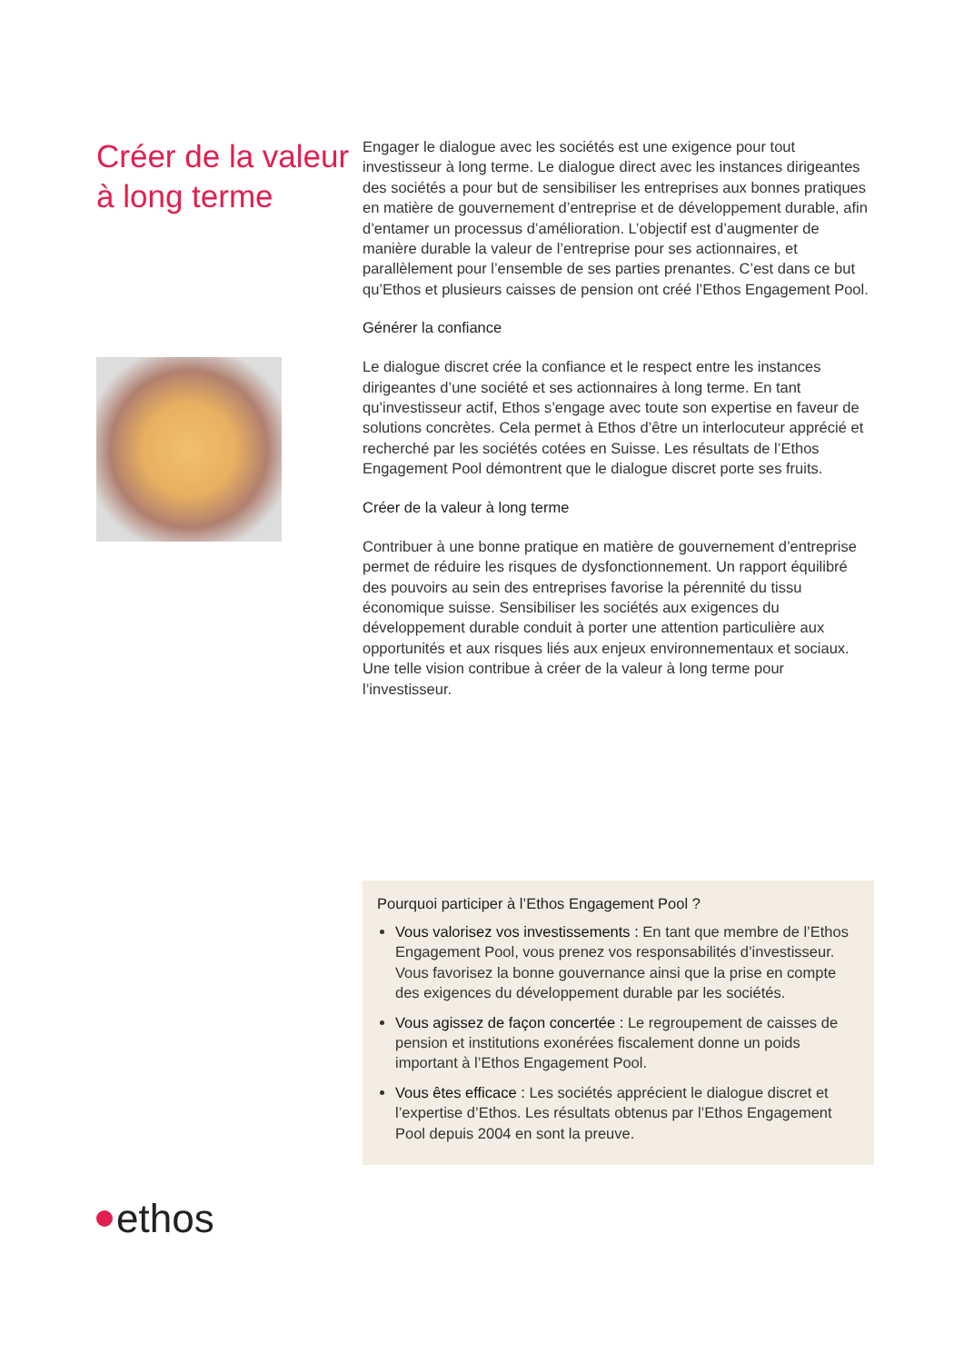Créer de la valeur à long terme
ethos
Engager le dialogue avec les sociétés est une exigence pour tout investisseur à long terme. Le dialogue direct avec les instances dirigeantes des sociétés a pour but de sensibiliser les entreprises aux bonnes pratiques en matière de gouvernement d’entreprise et de développement durable, afin d’entamer un processus d’amélioration. L’objectif est d’augmenter de manière durable la valeur de l’entreprise pour ses actionnaires, et parallèlement pour l’ensemble de ses parties prenantes. C’est dans ce but qu’Ethos et plusieurs caisses de pension ont créé l’Ethos Engagement Pool.
Générer la confiance
Le dialogue discret crée la confiance et le respect entre les instances dirigeantes d’une société et ses actionnaires à long terme. En tant qu’investisseur actif, Ethos s’engage avec toute son expertise en faveur de solutions concrètes. Cela permet à Ethos d’être un interlocuteur apprécié et recherché par les sociétés cotées en Suisse. Les résultats de l’Ethos Engagement Pool démontrent que le dialogue discret porte ses fruits.
Créer de la valeur à long terme
Contribuer à une bonne pratique en matière de gouvernement d’entreprise permet de réduire les risques de dysfonctionnement. Un rapport équilibré des pouvoirs au sein des entreprises favorise la pérennité du tissu économique suisse. Sensibiliser les sociétés aux exigences du développement durable conduit à porter une attention particulière aux opportunités et aux risques liés aux enjeux environnementaux et sociaux. Une telle vision contribue à créer de la valeur à long terme pour l’investisseur.
Pourquoi participer à l’Ethos Engagement Pool ?
Vous valorisez vos investissements : En tant que membre de l’Ethos Engagement Pool, vous prenez vos responsabilités d’investisseur. Vous favorisez la bonne gouvernance ainsi que la prise en compte des exigences du développement durable par les sociétés.
Vous agissez de façon concertée : Le regroupement de caisses de pension et institutions exonérées fiscalement donne un poids important à l’Ethos Engagement Pool.
Vous êtes efficace : Les sociétés apprécient le dialogue discret et l’expertise d’Ethos. Les résultats obtenus par l’Ethos Engagement Pool depuis 2004 en sont la preuve.